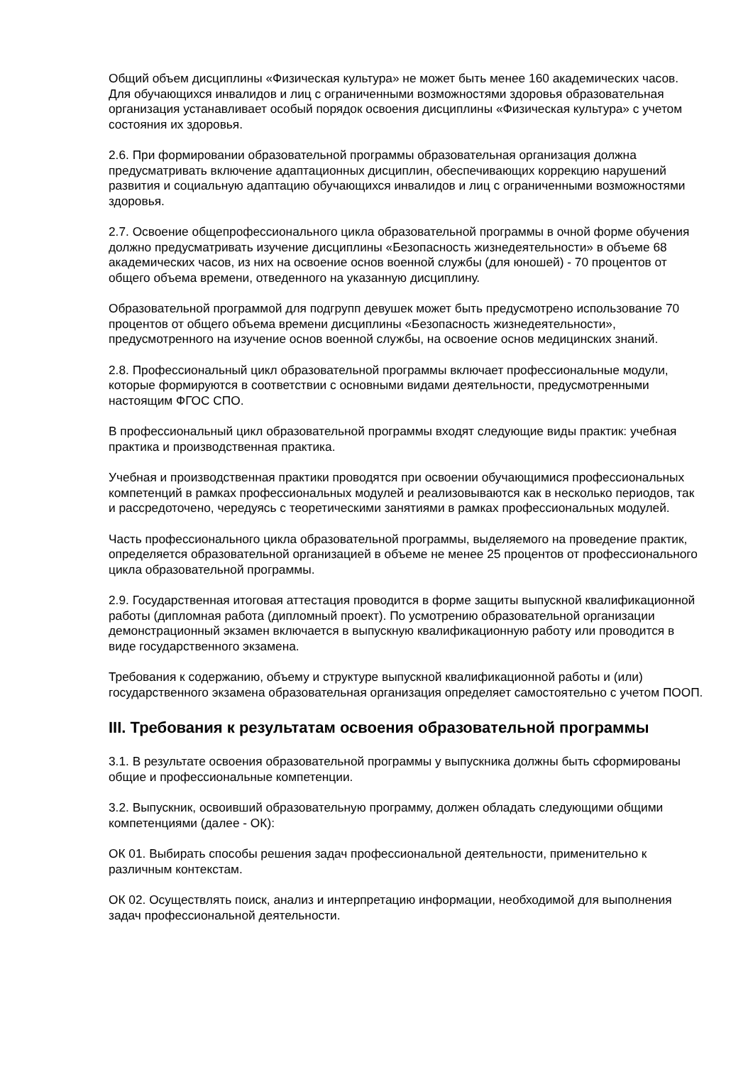Общий объем дисциплины «Физическая культура» не может быть менее 160 академических часов. Для обучающихся инвалидов и лиц с ограниченными возможностями здоровья образовательная организация устанавливает особый порядок освоения дисциплины «Физическая культура» с учетом состояния их здоровья.
2.6. При формировании образовательной программы образовательная организация должна предусматривать включение адаптационных дисциплин, обеспечивающих коррекцию нарушений развития и социальную адаптацию обучающихся инвалидов и лиц с ограниченными возможностями здоровья.
2.7. Освоение общепрофессионального цикла образовательной программы в очной форме обучения должно предусматривать изучение дисциплины «Безопасность жизнедеятельности» в объеме 68 академических часов, из них на освоение основ военной службы (для юношей) - 70 процентов от общего объема времени, отведенного на указанную дисциплину.
Образовательной программой для подгрупп девушек может быть предусмотрено использование 70 процентов от общего объема времени дисциплины «Безопасность жизнедеятельности», предусмотренного на изучение основ военной службы, на освоение основ медицинских знаний.
2.8. Профессиональный цикл образовательной программы включает профессиональные модули, которые формируются в соответствии с основными видами деятельности, предусмотренными настоящим ФГОС СПО.
В профессиональный цикл образовательной программы входят следующие виды практик: учебная практика и производственная практика.
Учебная и производственная практики проводятся при освоении обучающимися профессиональных компетенций в рамках профессиональных модулей и реализовываются как в несколько периодов, так и рассредоточено, чередуясь с теоретическими занятиями в рамках профессиональных модулей.
Часть профессионального цикла образовательной программы, выделяемого на проведение практик, определяется образовательной организацией в объеме не менее 25 процентов от профессионального цикла образовательной программы.
2.9. Государственная итоговая аттестация проводится в форме защиты выпускной квалификационной работы (дипломная работа (дипломный проект). По усмотрению образовательной организации демонстрационный экзамен включается в выпускную квалификационную работу или проводится в виде государственного экзамена.
Требования к содержанию, объему и структуре выпускной квалификационной работы и (или) государственного экзамена образовательная организация определяет самостоятельно с учетом ПООП.
III. Требования к результатам освоения образовательной программы
3.1. В результате освоения образовательной программы у выпускника должны быть сформированы общие и профессиональные компетенции.
3.2. Выпускник, освоивший образовательную программу, должен обладать следующими общими компетенциями (далее - ОК):
ОК 01. Выбирать способы решения задач профессиональной деятельности, применительно к различным контекстам.
ОК 02. Осуществлять поиск, анализ и интерпретацию информации, необходимой для выполнения задач профессиональной деятельности.